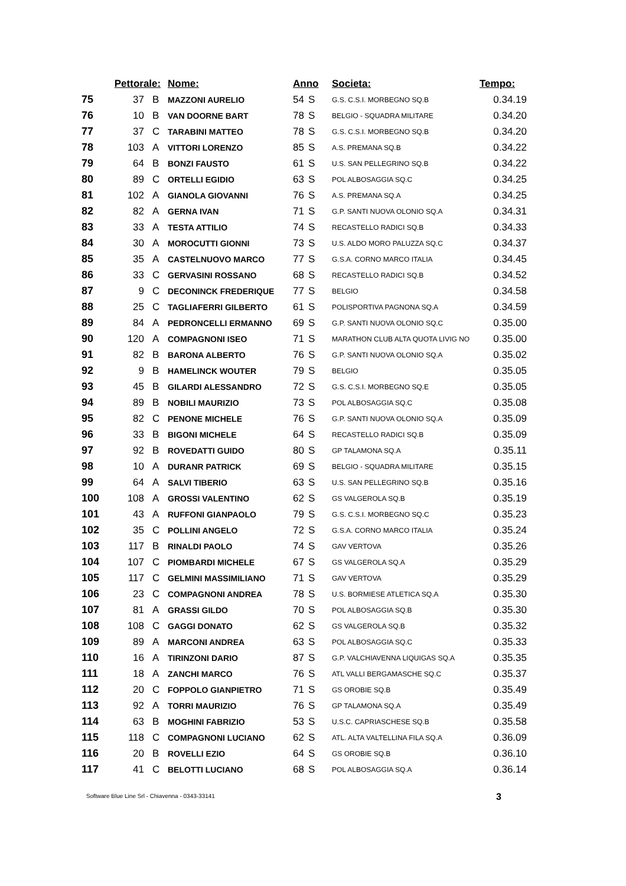| | Pettorale: | | Nome: | Anno | | Societa: | Tempo: |
| --- | --- | --- | --- | --- | --- | --- | --- |
| 75 | 37 | B | MAZZONI AURELIO | 54 | S | G.S. C.S.I. MORBEGNO SQ.B | 0.34.19 |
| 76 | 10 | B | VAN DOORNE BART | 78 | S | BELGIO - SQUADRA MILITARE | 0.34.20 |
| 77 | 37 | C | TARABINI MATTEO | 78 | S | G.S. C.S.I. MORBEGNO SQ.B | 0.34.20 |
| 78 | 103 | A | VITTORI LORENZO | 85 | S | A.S. PREMANA SQ.B | 0.34.22 |
| 79 | 64 | B | BONZI FAUSTO | 61 | S | U.S. SAN PELLEGRINO SQ.B | 0.34.22 |
| 80 | 89 | C | ORTELLI EGIDIO | 63 | S | POL ALBOSAGGIA SQ.C | 0.34.25 |
| 81 | 102 | A | GIANOLA GIOVANNI | 76 | S | A.S. PREMANA SQ.A | 0.34.25 |
| 82 | 82 | A | GERNA IVAN | 71 | S | G.P. SANTI NUOVA OLONIO SQ.A | 0.34.31 |
| 83 | 33 | A | TESTA ATTILIO | 74 | S | RECASTELLO RADICI SQ.B | 0.34.33 |
| 84 | 30 | A | MOROCUTTI GIONNI | 73 | S | U.S. ALDO MORO PALUZZA SQ.C | 0.34.37 |
| 85 | 35 | A | CASTELNUOVO MARCO | 77 | S | G.S.A. CORNO MARCO ITALIA | 0.34.45 |
| 86 | 33 | C | GERVASINI ROSSANO | 68 | S | RECASTELLO RADICI SQ.B | 0.34.52 |
| 87 | 9 | C | DECONINCK FREDERIQUE | 77 | S | BELGIO | 0.34.58 |
| 88 | 25 | C | TAGLIAFERRI GILBERTO | 61 | S | POLISPORTIVA PAGNONA SQ.A | 0.34.59 |
| 89 | 84 | A | PEDRONCELLI ERMANNO | 69 | S | G.P. SANTI NUOVA OLONIO SQ.C | 0.35.00 |
| 90 | 120 | A | COMPAGNONI ISEO | 71 | S | MARATHON CLUB ALTA QUOTA LIVIG NO | 0.35.00 |
| 91 | 82 | B | BARONA ALBERTO | 76 | S | G.P. SANTI NUOVA OLONIO SQ.A | 0.35.02 |
| 92 | 9 | B | HAMELINCK WOUTER | 79 | S | BELGIO | 0.35.05 |
| 93 | 45 | B | GILARDI ALESSANDRO | 72 | S | G.S. C.S.I. MORBEGNO SQ.E | 0.35.05 |
| 94 | 89 | B | NOBILI MAURIZIO | 73 | S | POL ALBOSAGGIA SQ.C | 0.35.08 |
| 95 | 82 | C | PENONE MICHELE | 76 | S | G.P. SANTI NUOVA OLONIO SQ.A | 0.35.09 |
| 96 | 33 | B | BIGONI MICHELE | 64 | S | RECASTELLO RADICI SQ.B | 0.35.09 |
| 97 | 92 | B | ROVEDATTI GUIDO | 80 | S | GP TALAMONA SQ.A | 0.35.11 |
| 98 | 10 | A | DURANR PATRICK | 69 | S | BELGIO - SQUADRA MILITARE | 0.35.15 |
| 99 | 64 | A | SALVI TIBERIO | 63 | S | U.S. SAN PELLEGRINO SQ.B | 0.35.16 |
| 100 | 108 | A | GROSSI VALENTINO | 62 | S | GS VALGEROLA SQ.B | 0.35.19 |
| 101 | 43 | A | RUFFONI GIANPAOLO | 79 | S | G.S. C.S.I. MORBEGNO SQ.C | 0.35.23 |
| 102 | 35 | C | POLLINI ANGELO | 72 | S | G.S.A. CORNO MARCO ITALIA | 0.35.24 |
| 103 | 117 | B | RINALDI PAOLO | 74 | S | GAV VERTOVA | 0.35.26 |
| 104 | 107 | C | PIOMBARDI MICHELE | 67 | S | GS VALGEROLA SQ.A | 0.35.29 |
| 105 | 117 | C | GELMINI MASSIMILIANO | 71 | S | GAV VERTOVA | 0.35.29 |
| 106 | 23 | C | COMPAGNONI ANDREA | 78 | S | U.S. BORMIESE ATLETICA SQ.A | 0.35.30 |
| 107 | 81 | A | GRASSI GILDO | 70 | S | POL ALBOSAGGIA SQ.B | 0.35.30 |
| 108 | 108 | C | GAGGI DONATO | 62 | S | GS VALGEROLA SQ.B | 0.35.32 |
| 109 | 89 | A | MARCONI ANDREA | 63 | S | POL ALBOSAGGIA SQ.C | 0.35.33 |
| 110 | 16 | A | TIRINZONI DARIO | 87 | S | G.P. VALCHIAVENNA LIQUIGAS SQ.A | 0.35.35 |
| 111 | 18 | A | ZANCHI MARCO | 76 | S | ATL VALLI BERGAMASCHE SQ.C | 0.35.37 |
| 112 | 20 | C | FOPPOLO GIANPIETRO | 71 | S | GS OROBIE SQ.B | 0.35.49 |
| 113 | 92 | A | TORRI MAURIZIO | 76 | S | GP TALAMONA SQ.A | 0.35.49 |
| 114 | 63 | B | MOGHINI FABRIZIO | 53 | S | U.S.C. CAPRIASCHESE SQ.B | 0.35.58 |
| 115 | 118 | C | COMPAGNONI LUCIANO | 62 | S | ATL. ALTA VALTELLINA FILA SQ.A | 0.36.09 |
| 116 | 20 | B | ROVELLI EZIO | 64 | S | GS OROBIE SQ.B | 0.36.10 |
| 117 | 41 | C | BELOTTI LUCIANO | 68 | S | POL ALBOSAGGIA SQ.A | 0.36.14 |
Software Blue Line Srl - Chiavenna - 0343-33141
3